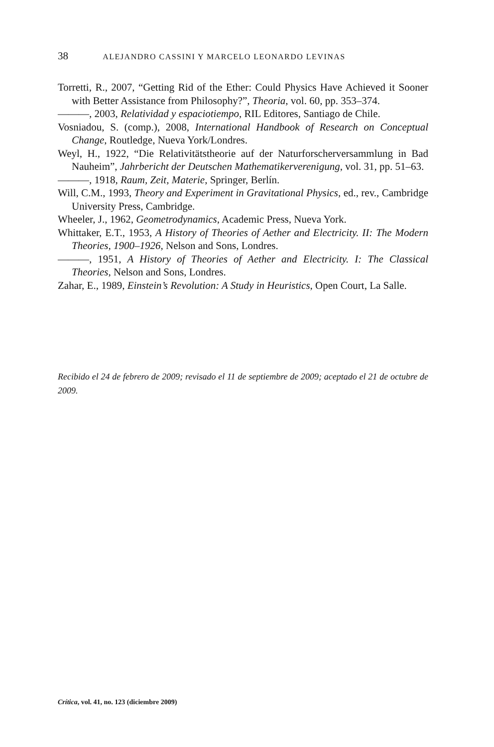38 ALEJANDRO CASSINI Y MARCELO LEONARDO LEVINAS
Torretti, R., 2007, “Getting Rid of the Ether: Could Physics Have Achieved it Sooner with Better Assistance from Philosophy?”, Theoria, vol. 60, pp. 353–374.
———, 2003, Relatividad y espaciotiempo, RIL Editores, Santiago de Chile.
Vosniadou, S. (comp.), 2008, International Handbook of Research on Conceptual Change, Routledge, Nueva York/Londres.
Weyl, H., 1922, “Die Relativitätstheorie auf der Naturforscherversammlung in Bad Nauheim”, Jahrbericht der Deutschen Mathematikerverenigung, vol. 31, pp. 51–63.
———, 1918, Raum, Zeit, Materie, Springer, Berlín.
Will, C.M., 1993, Theory and Experiment in Gravitational Physics, ed., rev., Cambridge University Press, Cambridge.
Wheeler, J., 1962, Geometrodynamics, Academic Press, Nueva York.
Whittaker, E.T., 1953, A History of Theories of Aether and Electricity. II: The Modern Theories, 1900–1926, Nelson and Sons, Londres.
———, 1951, A History of Theories of Aether and Electricity. I: The Classical Theories, Nelson and Sons, Londres.
Zahar, E., 1989, Einstein’s Revolution: A Study in Heuristics, Open Court, La Salle.
Recibido el 24 de febrero de 2009; revisado el 11 de septiembre de 2009; aceptado el 21 de octubre de 2009.
Crítica, vol. 41, no. 123 (diciembre 2009)